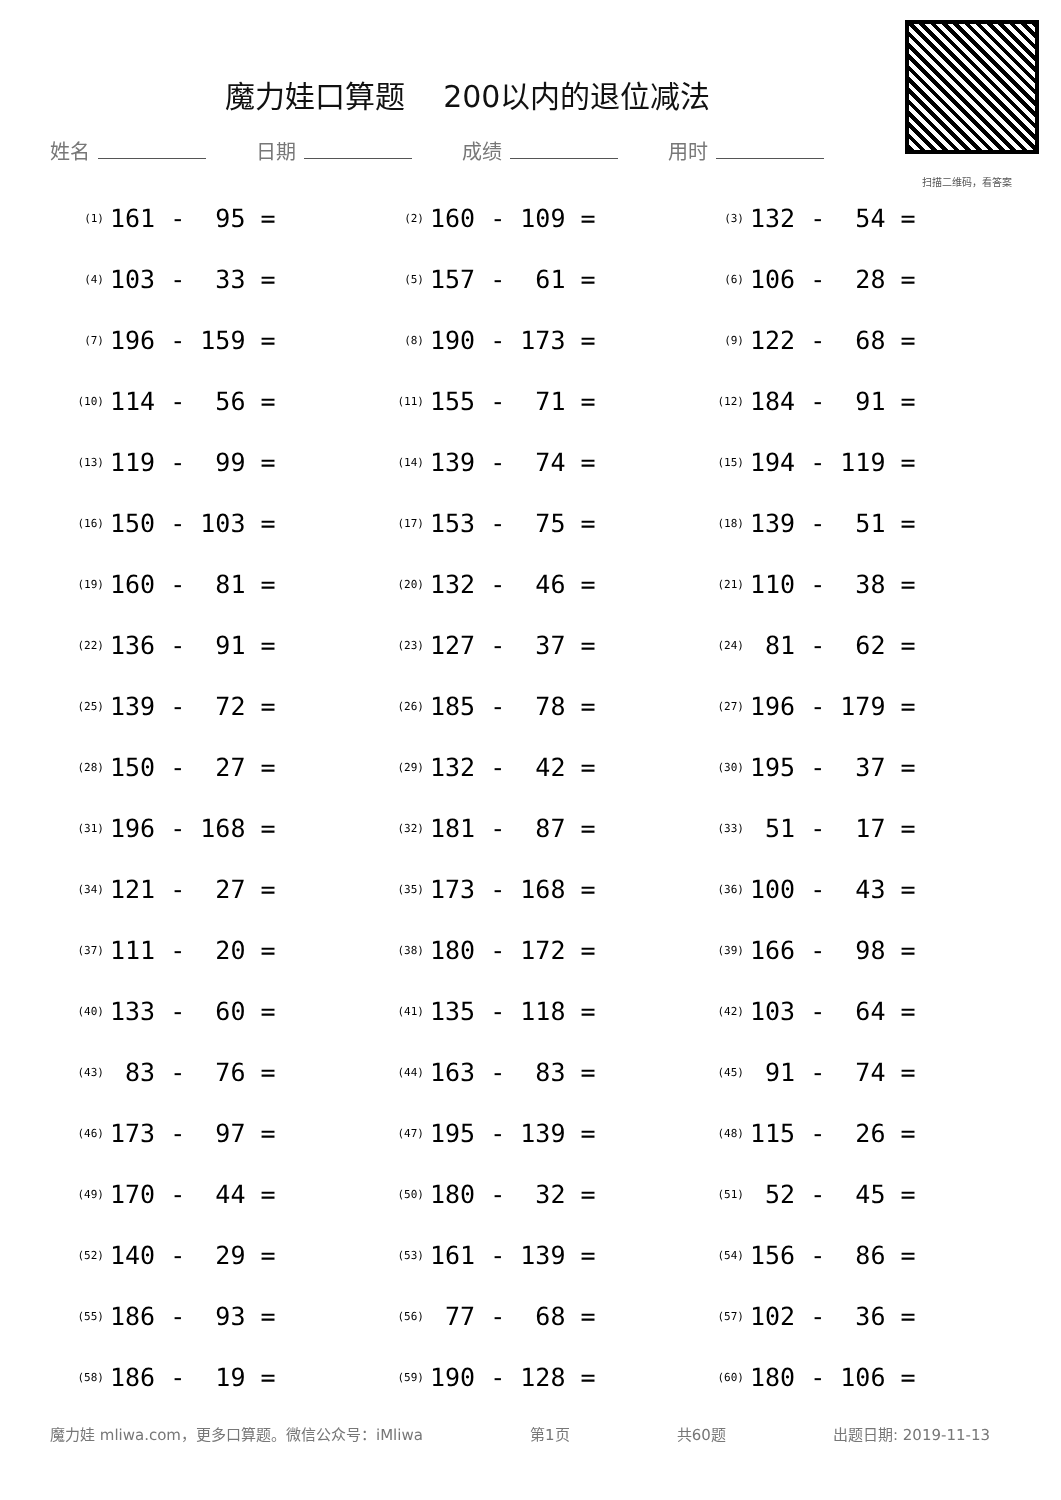魔力娃口算题 200以内的退位减法
扫描二维码，看答案
姓名 日期 成绩 用时
| (1) | 161 - 95 = | (2) | 160 - 109 = | (3) | 132 - 54 = |
| (4) | 103 - 33 = | (5) | 157 - 61 = | (6) | 106 - 28 = |
| (7) | 196 - 159 = | (8) | 190 - 173 = | (9) | 122 - 68 = |
| (10) | 114 - 56 = | (11) | 155 - 71 = | (12) | 184 - 91 = |
| (13) | 119 - 99 = | (14) | 139 - 74 = | (15) | 194 - 119 = |
| (16) | 150 - 103 = | (17) | 153 - 75 = | (18) | 139 - 51 = |
| (19) | 160 - 81 = | (20) | 132 - 46 = | (21) | 110 - 38 = |
| (22) | 136 - 91 = | (23) | 127 - 37 = | (24) | 81 - 62 = |
| (25) | 139 - 72 = | (26) | 185 - 78 = | (27) | 196 - 179 = |
| (28) | 150 - 27 = | (29) | 132 - 42 = | (30) | 195 - 37 = |
| (31) | 196 - 168 = | (32) | 181 - 87 = | (33) | 51 - 17 = |
| (34) | 121 - 27 = | (35) | 173 - 168 = | (36) | 100 - 43 = |
| (37) | 111 - 20 = | (38) | 180 - 172 = | (39) | 166 - 98 = |
| (40) | 133 - 60 = | (41) | 135 - 118 = | (42) | 103 - 64 = |
| (43) | 83 - 76 = | (44) | 163 - 83 = | (45) | 91 - 74 = |
| (46) | 173 - 97 = | (47) | 195 - 139 = | (48) | 115 - 26 = |
| (49) | 170 - 44 = | (50) | 180 - 32 = | (51) | 52 - 45 = |
| (52) | 140 - 29 = | (53) | 161 - 139 = | (54) | 156 - 86 = |
| (55) | 186 - 93 = | (56) | 77 - 68 = | (57) | 102 - 36 = |
| (58) | 186 - 19 = | (59) | 190 - 128 = | (60) | 180 - 106 = |
魔力娃 mliwa.com，更多口算题。微信公众号：iMliwa 第1页 共60题 出题日期: 2019-11-13